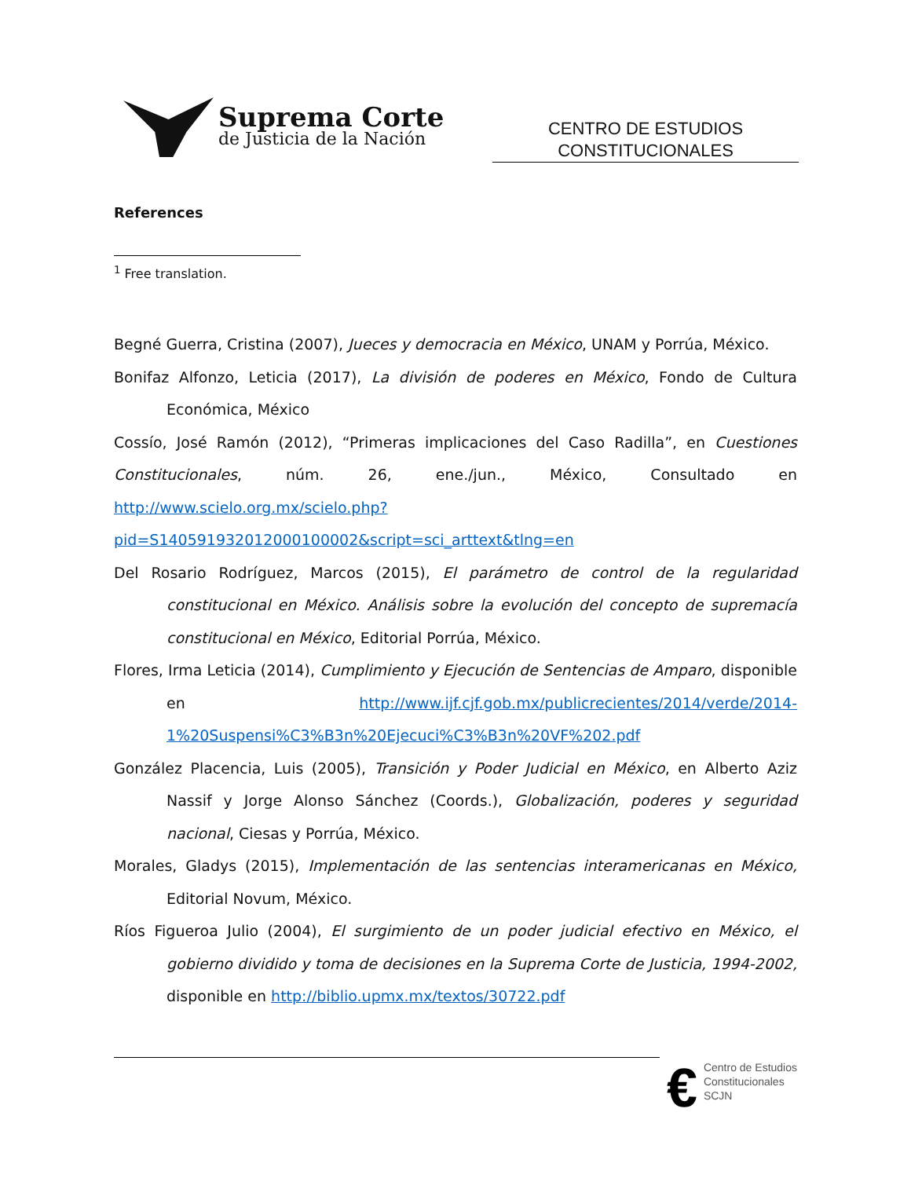Suprema Corte
de Justicia de la Nación
CENTRO DE ESTUDIOS
CONSTITUCIONALES
References
<sup>1</sup> Free translation.
Begné Guerra, Cristina (2007), Jueces y democracia en México, UNAM y Porrúa, México.
Bonifaz Alfonzo, Leticia (2017), La división de poderes en México, Fondo de Cultura Económica, México
Cossío, José Ramón (2012), “Primeras implicaciones del Caso Radilla”, en Cuestiones Constitucionales, núm. 26, ene./jun., México, Consultado en http://www.scielo.org.mx/scielo.php?pid=S140591932012000100002&script=sci_arttext&tlng=en
Del Rosario Rodríguez, Marcos (2015), El parámetro de control de la regularidad constitucional en México. Análisis sobre la evolución del concepto de supremacía constitucional en México, Editorial Porrúa, México.
Flores, Irma Leticia (2014), Cumplimiento y Ejecución de Sentencias de Amparo, disponible en http://www.ijf.cjf.gob.mx/publicrecientes/2014/verde/2014-1%20Suspensi%C3%B3n%20Ejecuci%C3%B3n%20VF%202.pdf
González Placencia, Luis (2005), Transición y Poder Judicial en México, en Alberto Aziz Nassif y Jorge Alonso Sánchez (Coords.), Globalización, poderes y seguridad nacional, Ciesas y Porrúa, México.
Morales, Gladys (2015), Implementación de las sentencias interamericanas en México, Editorial Novum, México.
Ríos Figueroa Julio (2004), El surgimiento de un poder judicial efectivo en México, el gobierno dividido y toma de decisiones en la Suprema Corte de Justicia, 1994-2002, disponible en http://biblio.upmx.mx/textos/30722.pdf
€
Centro de Estudios
Constitucionales
SCJN